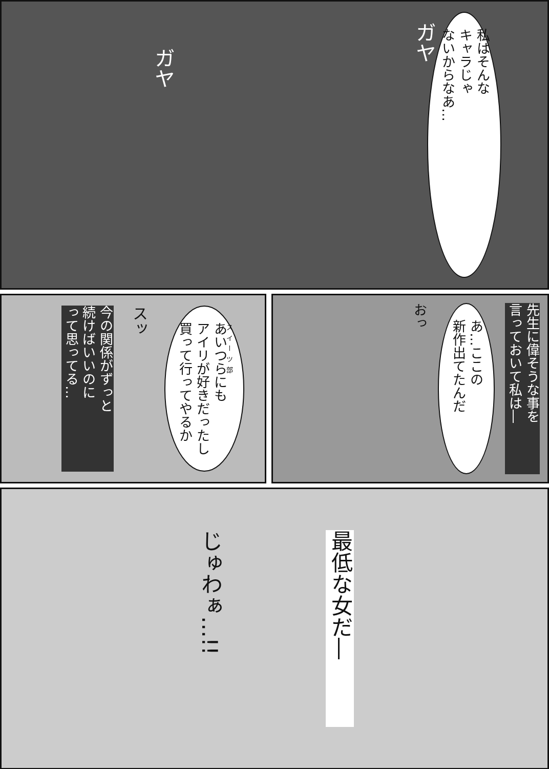私はそんな
キャラじゃ
ないからなあ…
ガヤ
ガヤ
今の関係がずっと
続けばいいのに
って思ってる…
スッ
あいつらにも
アイリが好きだったし
買って行ってやるか
おっ
あ…ここの
新作出てたんだ
先生に偉そうな事を
言っておいて私は―
じゅわぁ…!!
最低な女だ―